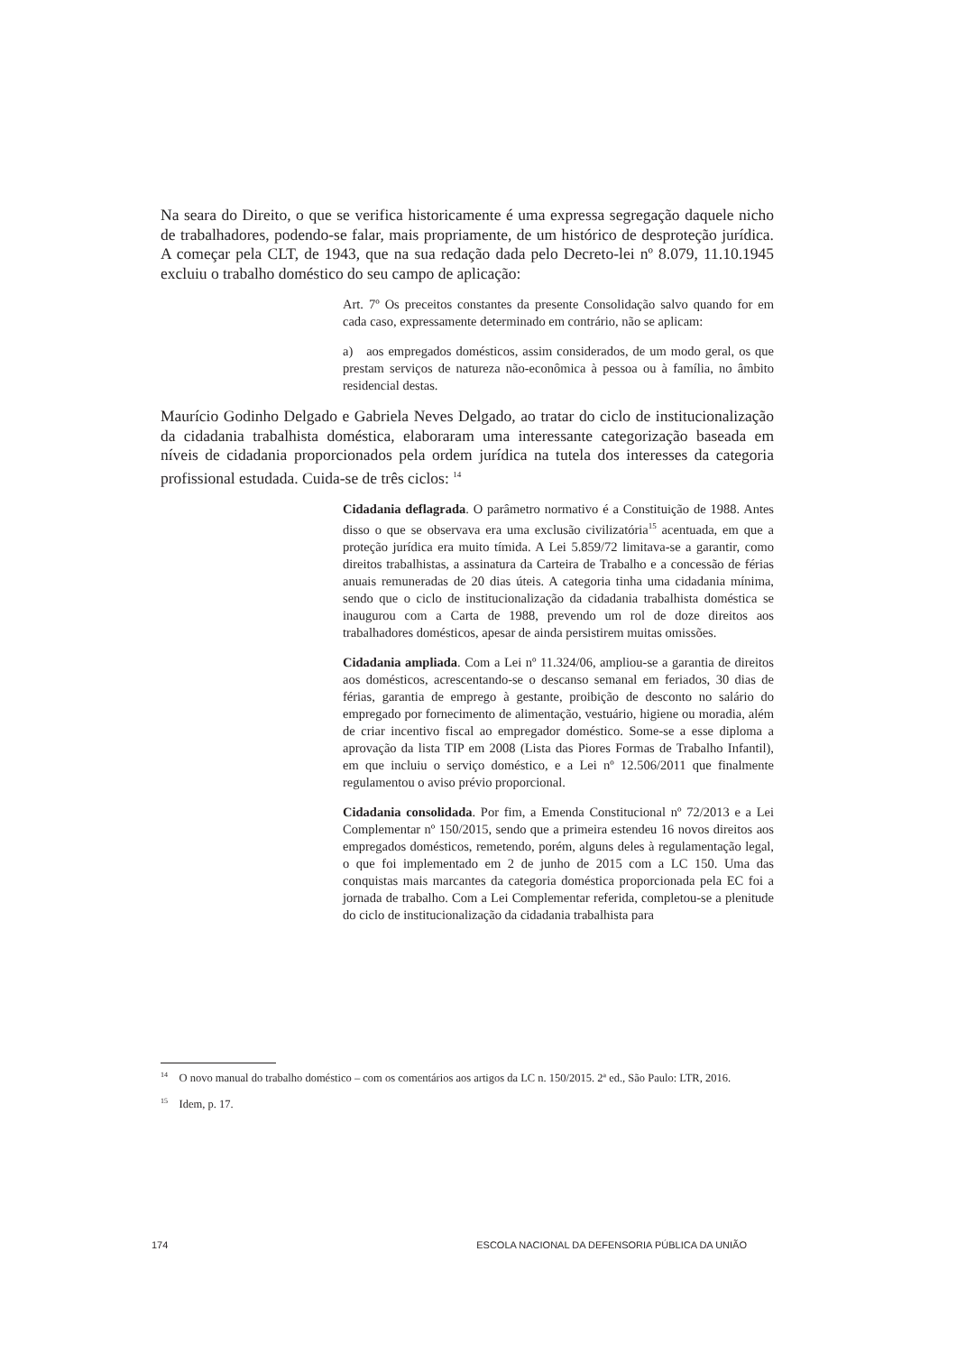Na seara do Direito, o que se verifica historicamente é uma expressa segregação daquele nicho de trabalhadores, podendo-se falar, mais propriamente, de um histórico de desproteção jurídica. A começar pela CLT, de 1943, que na sua redação dada pelo Decreto-lei nº 8.079, 11.10.1945 excluiu o trabalho doméstico do seu campo de aplicação:
Art. 7º Os preceitos constantes da presente Consolidação salvo quando for em cada caso, expressamente determinado em contrário, não se aplicam:
a) aos empregados domésticos, assim considerados, de um modo geral, os que prestam serviços de natureza não-econômica à pessoa ou à família, no âmbito residencial destas.
Maurício Godinho Delgado e Gabriela Neves Delgado, ao tratar do ciclo de institucionalização da cidadania trabalhista doméstica, elaboraram uma interessante categorização baseada em níveis de cidadania proporcionados pela ordem jurídica na tutela dos interesses da categoria profissional estudada. Cuida-se de três ciclos: <sup>14</sup>
Cidadania deflagrada. O parâmetro normativo é a Constituição de 1988. Antes disso o que se observava era uma exclusão civilizatória<sup>15</sup> acentuada, em que a proteção jurídica era muito tímida. A Lei 5.859/72 limitava-se a garantir, como direitos trabalhistas, a assinatura da Carteira de Trabalho e a concessão de férias anuais remuneradas de 20 dias úteis. A categoria tinha uma cidadania mínima, sendo que o ciclo de institucionalização da cidadania trabalhista doméstica se inaugurou com a Carta de 1988, prevendo um rol de doze direitos aos trabalhadores domésticos, apesar de ainda persistirem muitas omissões.
Cidadania ampliada. Com a Lei nº 11.324/06, ampliou-se a garantia de direitos aos domésticos, acrescentando-se o descanso semanal em feriados, 30 dias de férias, garantia de emprego à gestante, proibição de desconto no salário do empregado por fornecimento de alimentação, vestuário, higiene ou moradia, além de criar incentivo fiscal ao empregador doméstico. Some-se a esse diploma a aprovação da lista TIP em 2008 (Lista das Piores Formas de Trabalho Infantil), em que incluiu o serviço doméstico, e a Lei nº 12.506/2011 que finalmente regulamentou o aviso prévio proporcional.
Cidadania consolidada. Por fim, a Emenda Constitucional nº 72/2013 e a Lei Complementar nº 150/2015, sendo que a primeira estendeu 16 novos direitos aos empregados domésticos, remetendo, porém, alguns deles à regulamentação legal, o que foi implementado em 2 de junho de 2015 com a LC 150. Uma das conquistas mais marcantes da categoria doméstica proporcionada pela EC foi a jornada de trabalho. Com a Lei Complementar referida, completou-se a plenitude do ciclo de institucionalização da cidadania trabalhista para
<sup>14</sup> O novo manual do trabalho doméstico – com os comentários aos artigos da LC n. 150/2015. 2ª ed., São Paulo: LTR, 2016.
<sup>15</sup> Idem, p. 17.
174 ESCOLA NACIONAL DA DEFENSORIA PÚBLICA DA UNIÃO